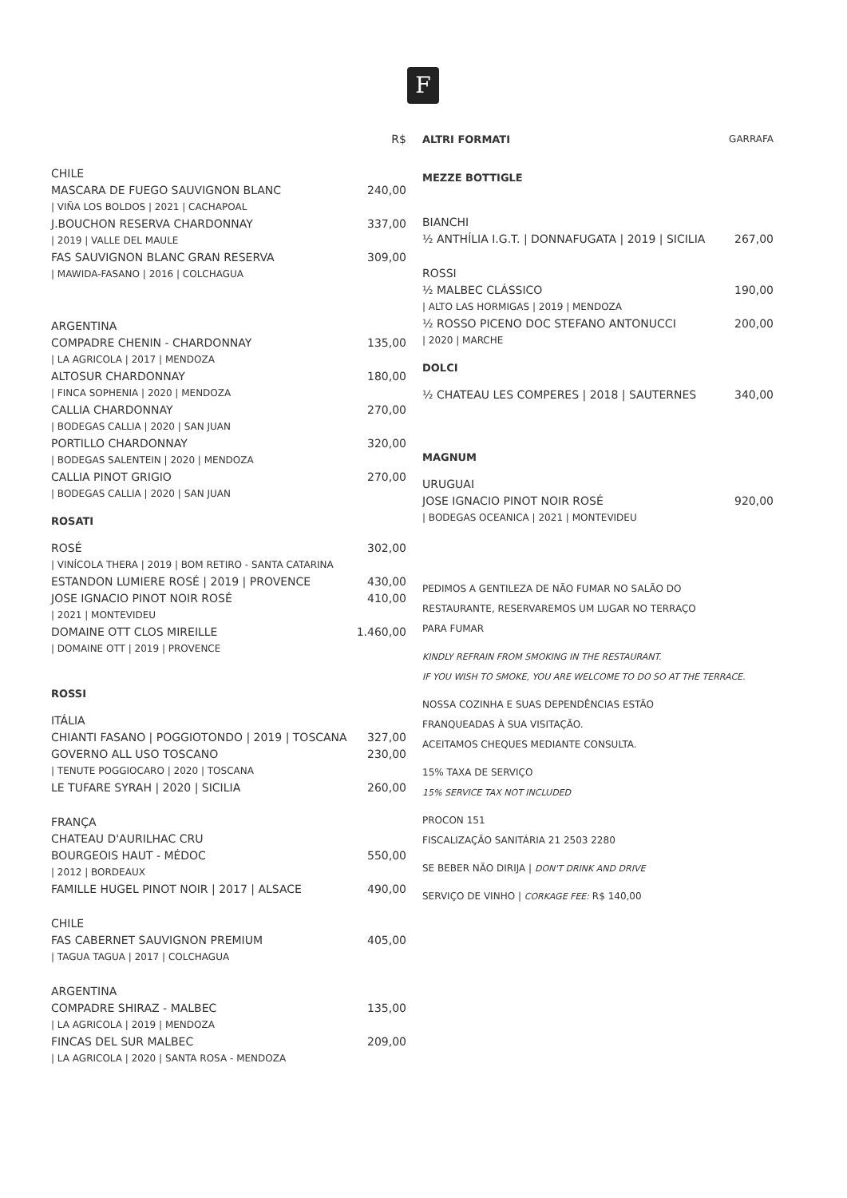F
R$
CHILE
MASCARA DE FUEGO SAUVIGNON BLANC 240,00
| VIÑA LOS BOLDOS | 2021 | CACHAPOAL
J.BOUCHON RESERVA CHARDONNAY 337,00
| 2019 | VALLE DEL MAULE
FAS SAUVIGNON BLANC GRAN RESERVA 309,00
| MAWIDA-FASANO | 2016 | COLCHAGUA
ARGENTINA
COMPADRE CHENIN - CHARDONNAY 135,00
| LA AGRICOLA | 2017 | MENDOZA
ALTOSUR CHARDONNAY 180,00
| FINCA SOPHENIA | 2020 | MENDOZA
CALLIA CHARDONNAY 270,00
| BODEGAS CALLIA | 2020 | SAN JUAN
PORTILLO CHARDONNAY 320,00
| BODEGAS SALENTEIN | 2020 | MENDOZA
CALLIA PINOT GRIGIO 270,00
| BODEGAS CALLIA | 2020 | SAN JUAN
ROSATI
ROSÉ 302,00
| VINÍCOLA THERA | 2019 | BOM RETIRO - SANTA CATARINA
ESTANDON LUMIERE ROSÉ | 2019 | PROVENCE 430,00
JOSE IGNACIO PINOT NOIR ROSÉ 410,00
| 2021 | MONTEVIDEU
DOMAINE OTT CLOS MIREILLE 1.460,00
| DOMAINE OTT | 2019 | PROVENCE
ROSSI
ITÁLIA
CHIANTI FASANO | POGGIOTONDO | 2019 | TOSCANA 327,00
GOVERNO ALL USO TOSCANO 230,00
| TENUTE POGGIOCARO | 2020 | TOSCANA
LE TUFARE SYRAH | 2020 | SICILIA 260,00
FRANÇA
CHATEAU D'AURILHAC CRU
BOURGEOIS HAUT - MÉDOC 550,00
| 2012 | BORDEAUX
FAMILLE HUGEL PINOT NOIR | 2017 | ALSACE 490,00
CHILE
FAS CABERNET SAUVIGNON PREMIUM 405,00
| TAGUA TAGUA | 2017 | COLCHAGUA
ARGENTINA
COMPADRE SHIRAZ - MALBEC 135,00
| LA AGRICOLA | 2019 | MENDOZA
FINCAS DEL SUR MALBEC 209,00
| LA AGRICOLA | 2020 | SANTA ROSA - MENDOZA
ALTRI FORMATI GARRAFA
MEZZE BOTTIGLE
BIANCHI
½ ANTHÍLIA I.G.T. | DONNAFUGATA | 2019 | SICILIA 267,00
ROSSI
½ MALBEC CLÁSSICO 190,00
| ALTO LAS HORMIGAS | 2019 | MENDOZA
½ ROSSO PICENO DOC STEFANO ANTONUCCI 200,00
| 2020 | MARCHE
DOLCI
½ CHATEAU LES COMPERES | 2018 | SAUTERNES 340,00
MAGNUM
URUGUAI
JOSE IGNACIO PINOT NOIR ROSÉ 920,00
| BODEGAS OCEANICA | 2021 | MONTEVIDEU
PEDIMOS A GENTILEZA DE NÃO FUMAR NO SALÃO DO
RESTAURANTE, RESERVAREMOS UM LUGAR NO TERRAÇO
PARA FUMAR
KINDLY REFRAIN FROM SMOKING IN THE RESTAURANT.
IF YOU WISH TO SMOKE, YOU ARE WELCOME TO DO SO AT THE TERRACE.
NOSSA COZINHA E SUAS DEPENDÊNCIAS ESTÃO
FRANQUEADAS À SUA VISITAÇÃO.
ACEITAMOS CHEQUES MEDIANTE CONSULTA.
15% TAXA DE SERVIÇO
15% SERVICE TAX NOT INCLUDED
PROCON 151
FISCALIZAÇÃO SANITÁRIA 21 2503 2280
SE BEBER NÃO DIRIJA | DON'T DRINK AND DRIVE
SERVIÇO DE VINHO | CORKAGE FEE: R$ 140,00